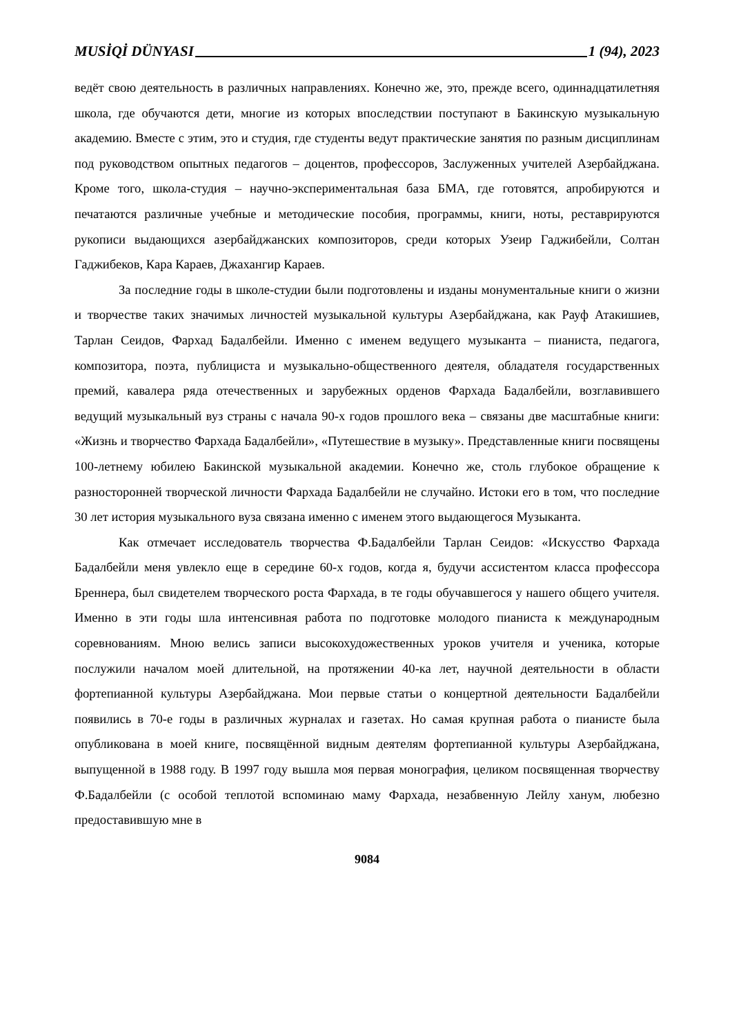MUSİQİ DÜNYASI 1 (94), 2023
ведёт свою деятельность в различных направлениях. Конечно же, это, прежде всего, одиннадцатилетняя школа, где обучаются дети, многие из которых впоследствии поступают в Бакинскую музыкальную академию. Вместе с этим, это и студия, где студенты ведут практические занятия по разным дисциплинам под руководством опытных педагогов – доцентов, профессоров, Заслуженных учителей Азербайджана. Кроме того, школа-студия – научно-экспериментальная база БМА, где готовятся, апробируются и печатаются различные учебные и методические пособия, программы, книги, ноты, реставрируются рукописи выдающихся азербайджанских композиторов, среди которых Узеир Гаджибейли, Солтан Гаджибеков, Кара Караев, Джахангир Караев.
За последние годы в школе-студии были подготовлены и изданы монументальные книги о жизни и творчестве таких значимых личностей музыкальной культуры Азербайджана, как Рауф Атакишиев, Тарлан Сеидов, Фархад Бадалбейли. Именно с именем ведущего музыканта – пианиста, педагога, композитора, поэта, публициста и музыкально-общественного деятеля, обладателя государственных премий, кавалера ряда отечественных и зарубежных орденов Фархада Бадалбейли, возглавившего ведущий музыкальный вуз страны с начала 90-х годов прошлого века – связаны две масштабные книги: «Жизнь и творчество Фархада Бадалбейли», «Путешествие в музыку». Представленные книги посвящены 100-летнему юбилею Бакинской музыкальной академии. Конечно же, столь глубокое обращение к разносторонней творческой личности Фархада Бадалбейли не случайно. Истоки его в том, что последние 30 лет история музыкального вуза связана именно с именем этого выдающегося Музыканта.
Как отмечает исследователь творчества Ф.Бадалбейли Тарлан Сеидов: «Искусство Фархада Бадалбейли меня увлекло еще в середине 60-х годов, когда я, будучи ассистентом класса профессора Бреннера, был свидетелем творческого роста Фархада, в те годы обучавшегося у нашего общего учителя. Именно в эти годы шла интенсивная работа по подготовке молодого пианиста к международным соревнованиям. Мною велись записи высокохудожественных уроков учителя и ученика, которые послужили началом моей длительной, на протяжении 40-ка лет, научной деятельности в области фортепианной культуры Азербайджана. Мои первые статьи о концертной деятельности Бадалбейли появились в 70-е годы в различных журналах и газетах. Но самая крупная работа о пианисте была опубликована в моей книге, посвящённой видным деятелям фортепианной культуры Азербайджана, выпущенной в 1988 году. В 1997 году вышла моя первая монография, целиком посвященная творчеству Ф.Бадалбейли (с особой теплотой вспоминаю маму Фархада, незабвенную Лейлу ханум, любезно предоставившую мне в
9084